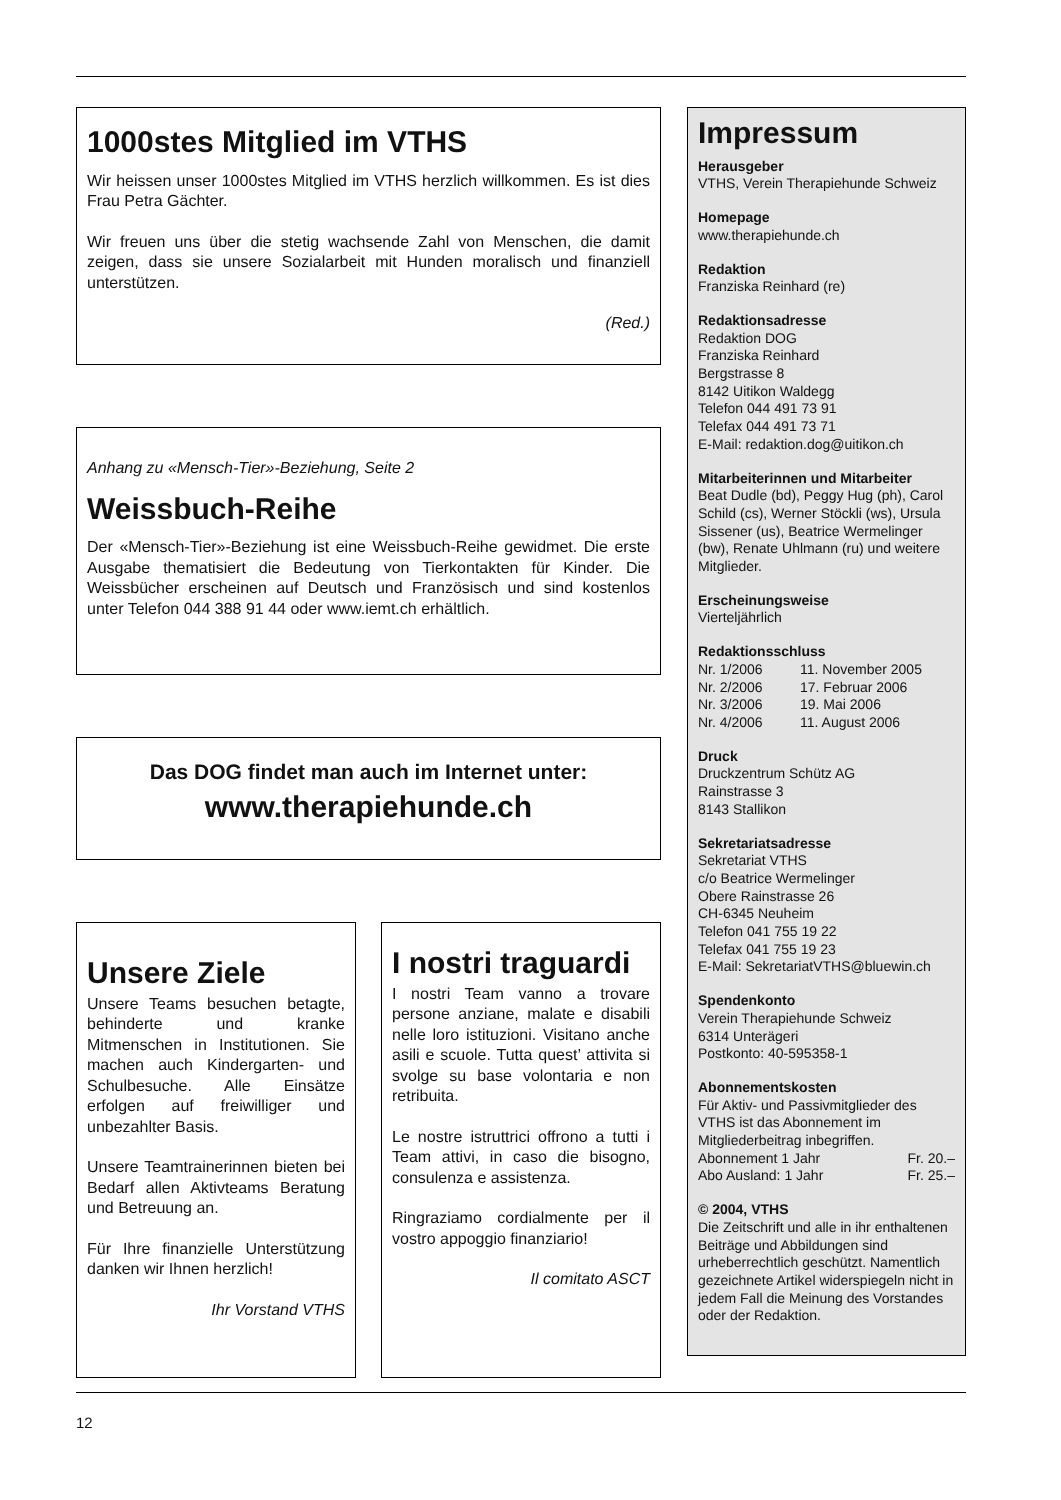1000stes Mitglied im VTHS
Wir heissen unser 1000stes Mitglied im VTHS herzlich willkommen. Es ist dies Frau Petra Gächter.
Wir freuen uns über die stetig wachsende Zahl von Menschen, die damit zeigen, dass sie unsere Sozialarbeit mit Hunden moralisch und finanziell unterstützen.
(Red.)
Anhang zu «Mensch-Tier»-Beziehung, Seite 2
Weissbuch-Reihe
Der «Mensch-Tier»-Beziehung ist eine Weissbuch-Reihe gewidmet. Die erste Ausgabe thematisiert die Bedeutung von Tierkontakten für Kinder. Die Weissbücher erscheinen auf Deutsch und Französisch und sind kostenlos unter Telefon 044 388 91 44 oder www.iemt.ch erhältlich.
Das DOG findet man auch im Internet unter:
www.therapiehunde.ch
Unsere Ziele
Unsere Teams besuchen betagte, behinderte und kranke Mitmenschen in Institutionen. Sie machen auch Kindergarten- und Schulbesuche. Alle Einsätze erfolgen auf freiwilliger und unbezahlter Basis.
Unsere Teamtrainerinnen bieten bei Bedarf allen Aktivteams Beratung und Betreuung an.
Für Ihre finanzielle Unterstützung danken wir Ihnen herzlich!
Ihr Vorstand VTHS
I nostri traguardi
I nostri Team vanno a trovare persone anziane, malate e disabili nelle loro istituzioni. Visitano anche asili e scuole. Tutta quest’ attivita si svolge su base volontaria e non retribuita.
Le nostre istruttrici offrono a tutti i Team attivi, in caso die bisogno, consulenza e assistenza.
Ringraziamo cordialmente per il vostro appoggio finanziario!
Il comitato ASCT
Impressum
Herausgeber
VTHS, Verein Therapiehunde Schweiz
Homepage
www.therapiehunde.ch
Redaktion
Franziska Reinhard (re)
Redaktionsadresse
Redaktion DOG
Franziska Reinhard
Bergstrasse 8
8142 Uitikon Waldegg
Telefon 044 491 73 91
Telefax 044 491 73 71
E-Mail: redaktion.dog@uitikon.ch
Mitarbeiterinnen und Mitarbeiter
Beat Dudle (bd), Peggy Hug (ph), Carol Schild (cs), Werner Stöckli (ws), Ursula Sissener (us), Beatrice Wermelinger (bw), Renate Uhlmann (ru) und weitere Mitglieder.
Erscheinungsweise
Vierteljährlich
Redaktionsschluss
Nr. 1/2006 11. November 2005
Nr. 2/2006 17. Februar 2006
Nr. 3/2006 19. Mai 2006
Nr. 4/2006 11. August 2006
Druck
Druckzentrum Schütz AG
Rainstrasse 3
8143 Stallikon
Sekretariatsadresse
Sekretariat VTHS
c/o Beatrice Wermelinger
Obere Rainstrasse 26
CH-6345 Neuheim
Telefon 041 755 19 22
Telefax 041 755 19 23
E-Mail: SekretariatVTHS@bluewin.ch
Spendenkonto
Verein Therapiehunde Schweiz
6314 Unterägeri
Postkonto: 40-595358-1
Abonnementskosten
Für Aktiv- und Passivmitglieder des VTHS ist das Abonnement im Mitgliederbeitrag inbegriffen.
Abonnement 1 Jahr Fr. 20.–
Abo Ausland: 1 Jahr Fr. 25.–
© 2004, VTHS
Die Zeitschrift und alle in ihr enthaltenen Beiträge und Abbildungen sind urheberrechtlich geschützt. Namentlich gezeichnete Artikel widerspiegeln nicht in jedem Fall die Meinung des Vorstandes oder der Redaktion.
12